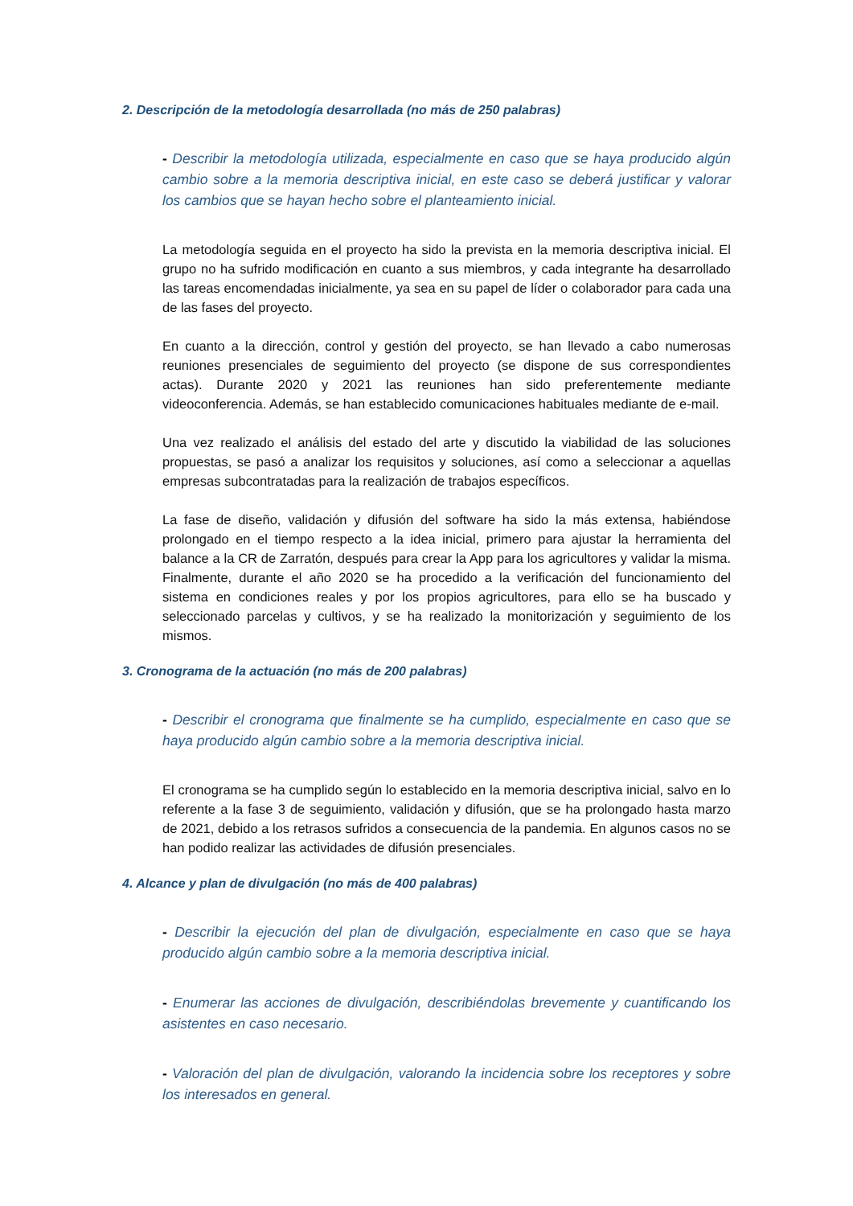2. Descripción de la metodología desarrollada (no más de 250 palabras)
- Describir la metodología utilizada, especialmente en caso que se haya producido algún cambio sobre a la memoria descriptiva inicial, en este caso se deberá justificar y valorar los cambios que se hayan hecho sobre el planteamiento inicial.
La metodología seguida en el proyecto ha sido la prevista en la memoria descriptiva inicial. El grupo no ha sufrido modificación en cuanto a sus miembros, y cada integrante ha desarrollado las tareas encomendadas inicialmente, ya sea en su papel de líder o colaborador para cada una de las fases del proyecto.
En cuanto a la dirección, control y gestión del proyecto, se han llevado a cabo numerosas reuniones presenciales de seguimiento del proyecto (se dispone de sus correspondientes actas). Durante 2020 y 2021 las reuniones han sido preferentemente mediante videoconferencia. Además, se han establecido comunicaciones habituales mediante de e-mail.
Una vez realizado el análisis del estado del arte y discutido la viabilidad de las soluciones propuestas, se pasó a analizar los requisitos y soluciones, así como a seleccionar a aquellas empresas subcontratadas para la realización de trabajos específicos.
La fase de diseño, validación y difusión del software ha sido la más extensa, habiéndose prolongado en el tiempo respecto a la idea inicial, primero para ajustar la herramienta del balance a la CR de Zarratón, después para crear la App para los agricultores y validar la misma. Finalmente, durante el año 2020 se ha procedido a la verificación del funcionamiento del sistema en condiciones reales y por los propios agricultores, para ello se ha buscado y seleccionado parcelas y cultivos, y se ha realizado la monitorización y seguimiento de los mismos.
3. Cronograma de la actuación (no más de 200 palabras)
- Describir el cronograma que finalmente se ha cumplido, especialmente en caso que se haya producido algún cambio sobre a la memoria descriptiva inicial.
El cronograma se ha cumplido según lo establecido en la memoria descriptiva inicial, salvo en lo referente a la fase 3 de seguimiento, validación y difusión, que se ha prolongado hasta marzo de 2021, debido a los retrasos sufridos a consecuencia de la pandemia. En algunos casos no se han podido realizar las actividades de difusión presenciales.
4. Alcance y plan de divulgación (no más de 400 palabras)
- Describir la ejecución del plan de divulgación, especialmente en caso que se haya producido algún cambio sobre a la memoria descriptiva inicial.
- Enumerar las acciones de divulgación, describiéndolas brevemente y cuantificando los asistentes en caso necesario.
- Valoración del plan de divulgación, valorando la incidencia sobre los receptores y sobre los interesados en general.